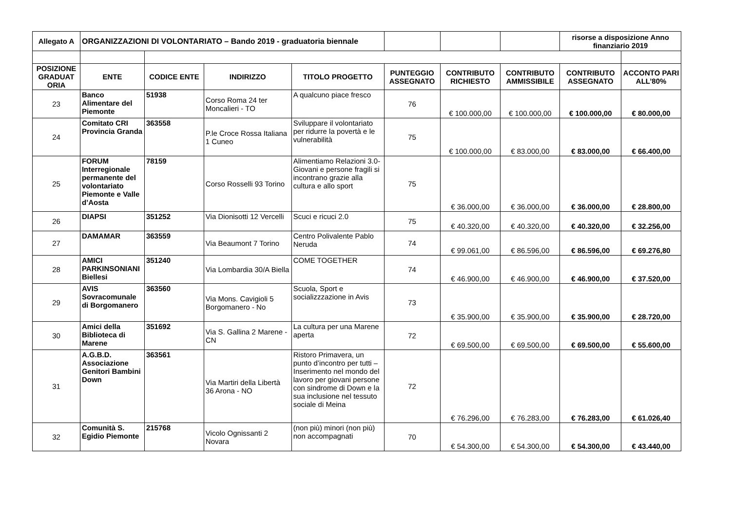| Allegato A | ORGANIZZAZIONI DI VOLONTARIATO – Bando 2019 - graduatoria biennale | | | | | | | risorse a disposizione Anno finanziario 2019 | |
| POSIZIONE GRADUAT ORIA | ENTE | CODICE ENTE | INDIRIZZO | TITOLO PROGETTO | PUNTEGGIO ASSEGNATO | CONTRIBUTO RICHIESTO | CONTRIBUTO AMMISSIBILE | CONTRIBUTO ASSEGNATO | ACCONTO PARI ALL’80% |
| 23 | Banco Alimentare del Piemonte | 51938 | Corso Roma 24 ter Moncalieri - TO | A qualcuno piace fresco | 76 | € 100.000,00 | € 100.000,00 | € 100.000,00 | € 80.000,00 |
| 24 | Comitato CRI Provincia Granda | 363558 | P.le Croce Rossa Italiana 1 Cuneo | Sviluppare il volontariato per ridurre la povertà e le vulnerabilità | 75 | € 100.000,00 | € 83.000,00 | € 83.000,00 | € 66.400,00 |
| 25 | FORUM Interregionale permanente del volontariato Piemonte e Valle d’Aosta | 78159 | Corso Rosselli 93 Torino | Alimentiamo Relazioni 3.0-Giovani e persone fragili si incontrano grazie alla cultura e allo sport | 75 | € 36.000,00 | € 36.000,00 | € 36.000,00 | € 28.800,00 |
| 26 | DIAPSI | 351252 | Via Dionisotti 12 Vercelli | Scuci e ricuci 2.0 | 75 | € 40.320,00 | € 40.320,00 | € 40.320,00 | € 32.256,00 |
| 27 | DAMAMAR | 363559 | Via Beaumont 7 Torino | Centro Polivalente Pablo Neruda | 74 | € 99.061,00 | € 86.596,00 | € 86.596,00 | € 69.276,80 |
| 28 | AMICI PARKINSONIANI Biellesi | 351240 | Via Lombardia 30/A Biella | COME TOGETHER | 74 | € 46.900,00 | € 46.900,00 | € 46.900,00 | € 37.520,00 |
| 29 | AVIS Sovracomunale di Borgomanero | 363560 | Via Mons. Cavigioli 5 Borgomanero - No | Scuola, Sport e socializzzazione in Avis | 73 | € 35.900,00 | € 35.900,00 | € 35.900,00 | € 28.720,00 |
| 30 | Amici della Biblioteca di Marene | 351692 | Via S. Gallina 2 Marene - CN | La cultura per una Marene aperta | 72 | € 69.500,00 | € 69.500,00 | € 69.500,00 | € 55.600,00 |
| 31 | A.G.B.D. Associazione Genitori Bambini Down | 363561 | Via Martiri della Libertà 36 Arona - NO | Ristoro Primavera, un punto d’incontro per tutti – Inserimento nel mondo del lavoro per giovani persone con sindrome di Down e la sua inclusione nel tessuto sociale di Meina | 72 | € 76.296,00 | € 76.283,00 | € 76.283,00 | € 61.026,40 |
| 32 | Comunità S. Egidio Piemonte | 215768 | Vicolo Ognissanti 2 Novara | (non più) minori (non più) non accompagnati | 70 | € 54.300,00 | € 54.300,00 | € 54.300,00 | € 43.440,00 |